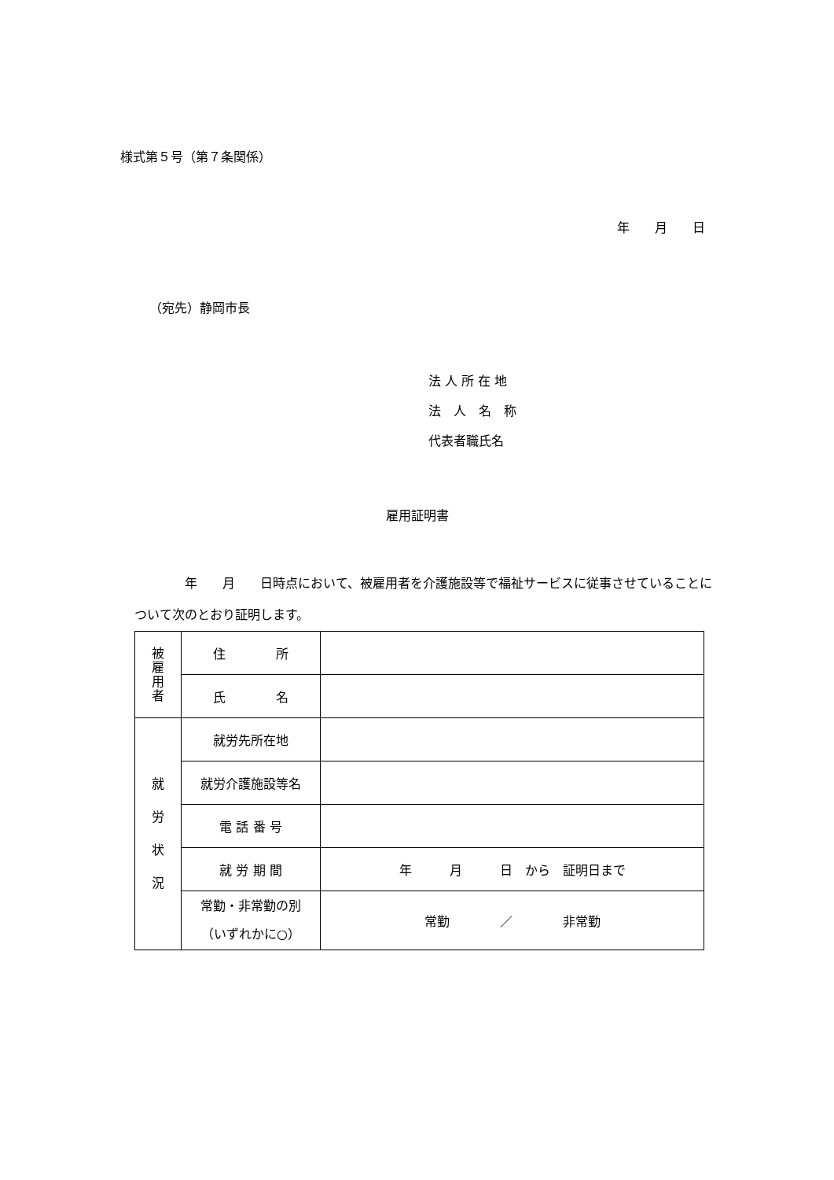様式第５号（第７条関係）
年　　月　　日
（宛先）静岡市長
法 人 所 在 地
法　人　名　称
代表者職氏名
雇用証明書
　　　　年　　月　　日時点において、被雇用者を介護施設等で福祉サービスに従事させていることについて次のとおり証明します。
| 被 雇 用 者 | 住 所 | |
| | 氏 名 | |
| 就 労 状 況 | 就労先所在地 | |
| | 就労介護施設等名 | |
| | 電 話 番 号 | |
| | 就 労 期 間 | 年 月 日 から 証明日まで |
| | 常勤・非常勤の別 （いずれかに○） | 常勤 ／ 非常勤 |